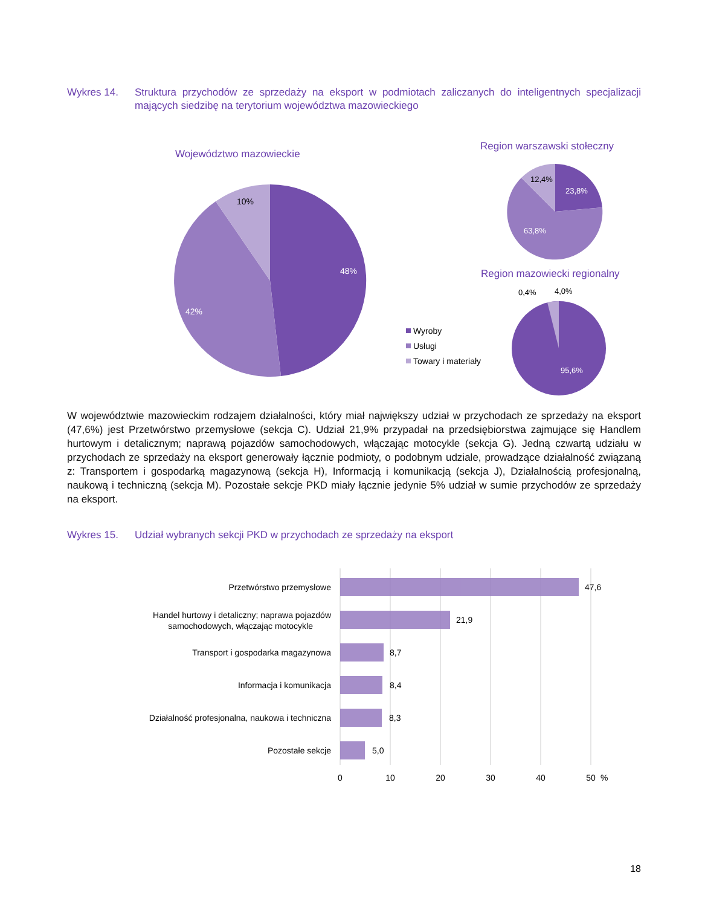Wykres 14. Struktura przychodów ze sprzedaży na eksport w podmiotach zaliczanych do inteligentnych specjalizacji mających siedzibę na terytorium województwa mazowieckiego
Województwo mazowieckie
10%
48%
42%
Region warszawski stołeczny
12,4%
23,8%
63,8%
Region mazowiecki regionalny
0,4%
4,0%
95,6%
Wyroby
Usługi
Towary i materiały
W województwie mazowieckim rodzajem działalności, który miał największy udział w przychodach ze sprzedaży na eksport (47,6%) jest Przetwórstwo przemysłowe (sekcja C). Udział 21,9% przypadał na przedsiębiorstwa zajmujące się Handlem hurtowym i detalicznym; naprawą pojazdów samochodowych, włączając motocykle (sekcja G). Jedną czwartą udziału w przychodach ze sprzedaży na eksport generowały łącznie podmioty, o podobnym udziale, prowadzące działalność związaną z: Transportem i gospodarką magazynową (sekcja H), Informacją i komunikacją (sekcja J), Działalnością profesjonalną, naukową i techniczną (sekcja M). Pozostałe sekcje PKD miały łącznie jedynie 5% udział w sumie przychodów ze sprzedaży na eksport.
Wykres 15. Udział wybranych sekcji PKD w przychodach ze sprzedaży na eksport
Przetwórstwo przemysłowe
Handel hurtowy i detaliczny; naprawa pojazdów
samochodowych, włączając motocykle
Transport i gospodarka magazynowa
Informacja i komunikacja
Działalność profesjonalna, naukowa i techniczna
Pozostałe sekcje
47,6
21,9
8,7
8,4
8,3
5,0
0
10
20
30
40
50
%
18